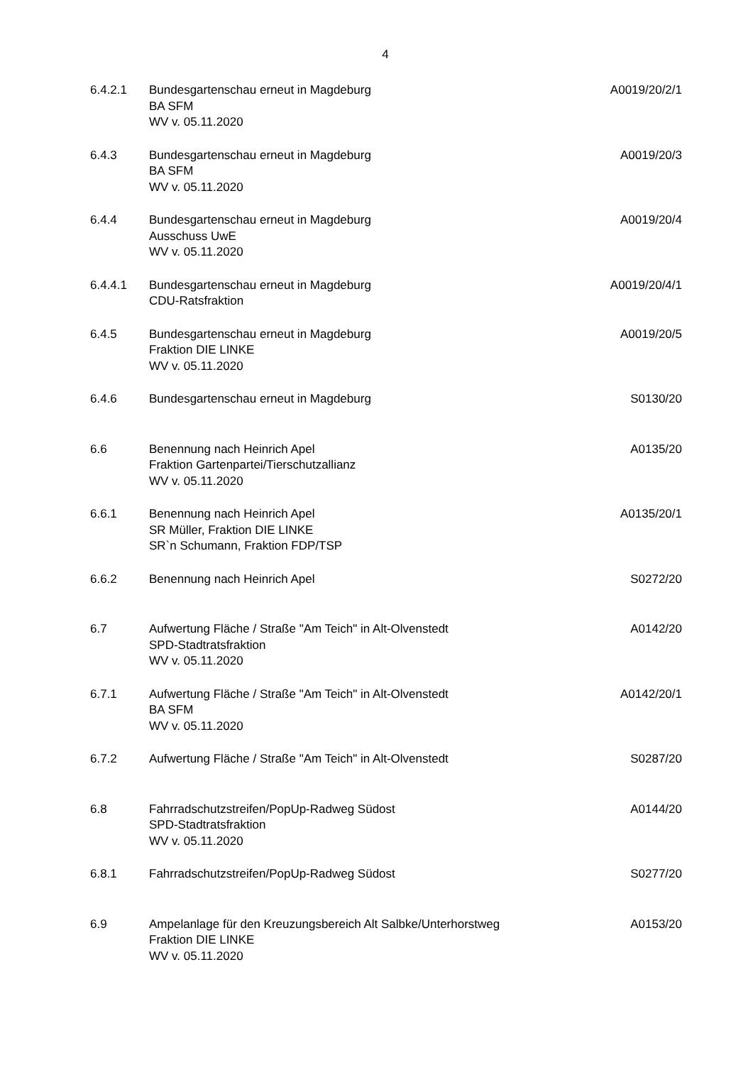4
6.4.2.1 Bundesgartenschau erneut in Magdeburg
BA SFM
WV v. 05.11.2020
A0019/20/2/1
6.4.3 Bundesgartenschau erneut in Magdeburg
BA SFM
WV v. 05.11.2020
A0019/20/3
6.4.4 Bundesgartenschau erneut in Magdeburg
Ausschuss UwE
WV v. 05.11.2020
A0019/20/4
6.4.4.1 Bundesgartenschau erneut in Magdeburg
CDU-Ratsfraktion
A0019/20/4/1
6.4.5 Bundesgartenschau erneut in Magdeburg
Fraktion DIE LINKE
WV v. 05.11.2020
A0019/20/5
6.4.6 Bundesgartenschau erneut in Magdeburg
S0130/20
6.6 Benennung nach Heinrich Apel
Fraktion Gartenpartei/Tierschutzallianz
WV v. 05.11.2020
A0135/20
6.6.1 Benennung nach Heinrich Apel
SR Müller, Fraktion DIE LINKE
SR`n Schumann, Fraktion FDP/TSP
A0135/20/1
6.6.2 Benennung nach Heinrich Apel S0272/20
6.7 Aufwertung Fläche / Straße "Am Teich" in Alt-Olvenstedt
SPD-Stadtratsfraktion
WV v. 05.11.2020
A0142/20
6.7.1 Aufwertung Fläche / Straße "Am Teich" in Alt-Olvenstedt
BA SFM
WV v. 05.11.2020
A0142/20/1
6.7.2 Aufwertung Fläche / Straße "Am Teich" in Alt-Olvenstedt
S0287/20
6.8 Fahrradschutzstreifen/PopUp-Radweg Südost
SPD-Stadtratsfraktion
WV v. 05.11.2020
A0144/20
6.8.1 Fahrradschutzstreifen/PopUp-Radweg Südost
S0277/20
6.9 Ampelanlage für den Kreuzungsbereich Alt Salbke/Unterhorstweg
Fraktion DIE LINKE
WV v. 05.11.2020
A0153/20